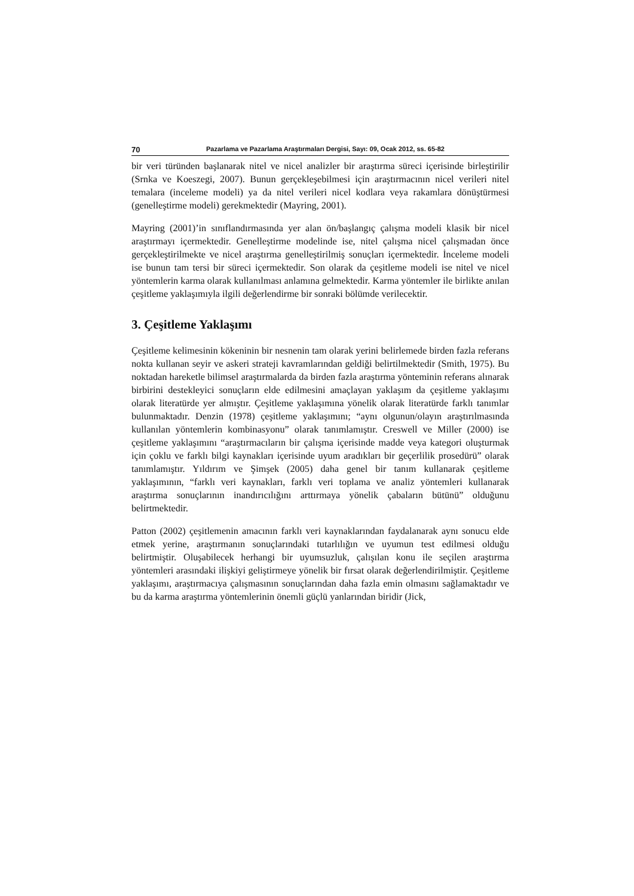70 Pazarlama ve Pazarlama Araştırmaları Dergisi, Sayı: 09, Ocak 2012, ss. 65-82
bir veri türünden başlanarak nitel ve nicel analizler bir araştırma süreci içerisinde birleştirilir (Srnka ve Koeszegi, 2007). Bunun gerçekleşebilmesi için araştırmacının nicel verileri nitel temalara (inceleme modeli) ya da nitel verileri nicel kodlara veya rakamlara dönüştürmesi (genelleştirme modeli) gerekmektedir (Mayring, 2001).
Mayring (2001)’in sınıflandırmasında yer alan ön/başlangıç çalışma modeli klasik bir nicel araştırmayı içermektedir. Genelleştirme modelinde ise, nitel çalışma nicel çalışmadan önce gerçekleştirilmekte ve nicel araştırma genelleştirilmiş sonuçları içermektedir. İnceleme modeli ise bunun tam tersi bir süreci içermektedir. Son olarak da çeşitleme modeli ise nitel ve nicel yöntemlerin karma olarak kullanılması anlamına gelmektedir. Karma yöntemler ile birlikte anılan çeşitleme yaklaşımıyla ilgili değerlendirme bir sonraki bölümde verilecektir.
3. Çeşitleme Yaklaşımı
Çeşitleme kelimesinin kökeninin bir nesnenin tam olarak yerini belirlemede birden fazla referans nokta kullanan seyir ve askeri strateji kavramlarından geldiği belirtilmektedir (Smith, 1975). Bu noktadan hareketle bilimsel araştırmalarda da birden fazla araştırma yönteminin referans alınarak birbirini destekleyici sonuçların elde edilmesini amaçlayan yaklaşım da çeşitleme yaklaşımı olarak literatürde yer almıştır. Çeşitleme yaklaşımına yönelik olarak literatürde farklı tanımlar bulunmaktadır. Denzin (1978) çeşitleme yaklaşımını; “aynı olgunun/olayın araştırılmasında kullanılan yöntemlerin kombinasyonu” olarak tanımlamıştır. Creswell ve Miller (2000) ise çeşitleme yaklaşımını “araştırmacıların bir çalışma içerisinde madde veya kategori oluşturmak için çoklu ve farklı bilgi kaynakları içerisinde uyum aradıkları bir geçerlilik prosedürü” olarak tanımlamıştır. Yıldırım ve Şimşek (2005) daha genel bir tanım kullanarak çeşitleme yaklaşımının, “farklı veri kaynakları, farklı veri toplama ve analiz yöntemleri kullanarak araştırma sonuçlarının inandırıcılığını arttırmaya yönelik çabaların bütünü” olduğunu belirtmektedir.
Patton (2002) çeşitlemenin amacının farklı veri kaynaklarından faydalanarak aynı sonucu elde etmek yerine, araştırmanın sonuçlarındaki tutarlılığın ve uyumun test edilmesi olduğu belirtmiştir. Oluşabilecek herhangi bir uyumsuzluk, çalışılan konu ile seçilen araştırma yöntemleri arasındaki ilişkiyi geliştirmeye yönelik bir fırsat olarak değerlendirilmiştir. Çeşitleme yaklaşımı, araştırmacıya çalışmasının sonuçlarından daha fazla emin olmasını sağlamaktadır ve bu da karma araştırma yöntemlerinin önemli güçlü yanlarından biridir (Jick,